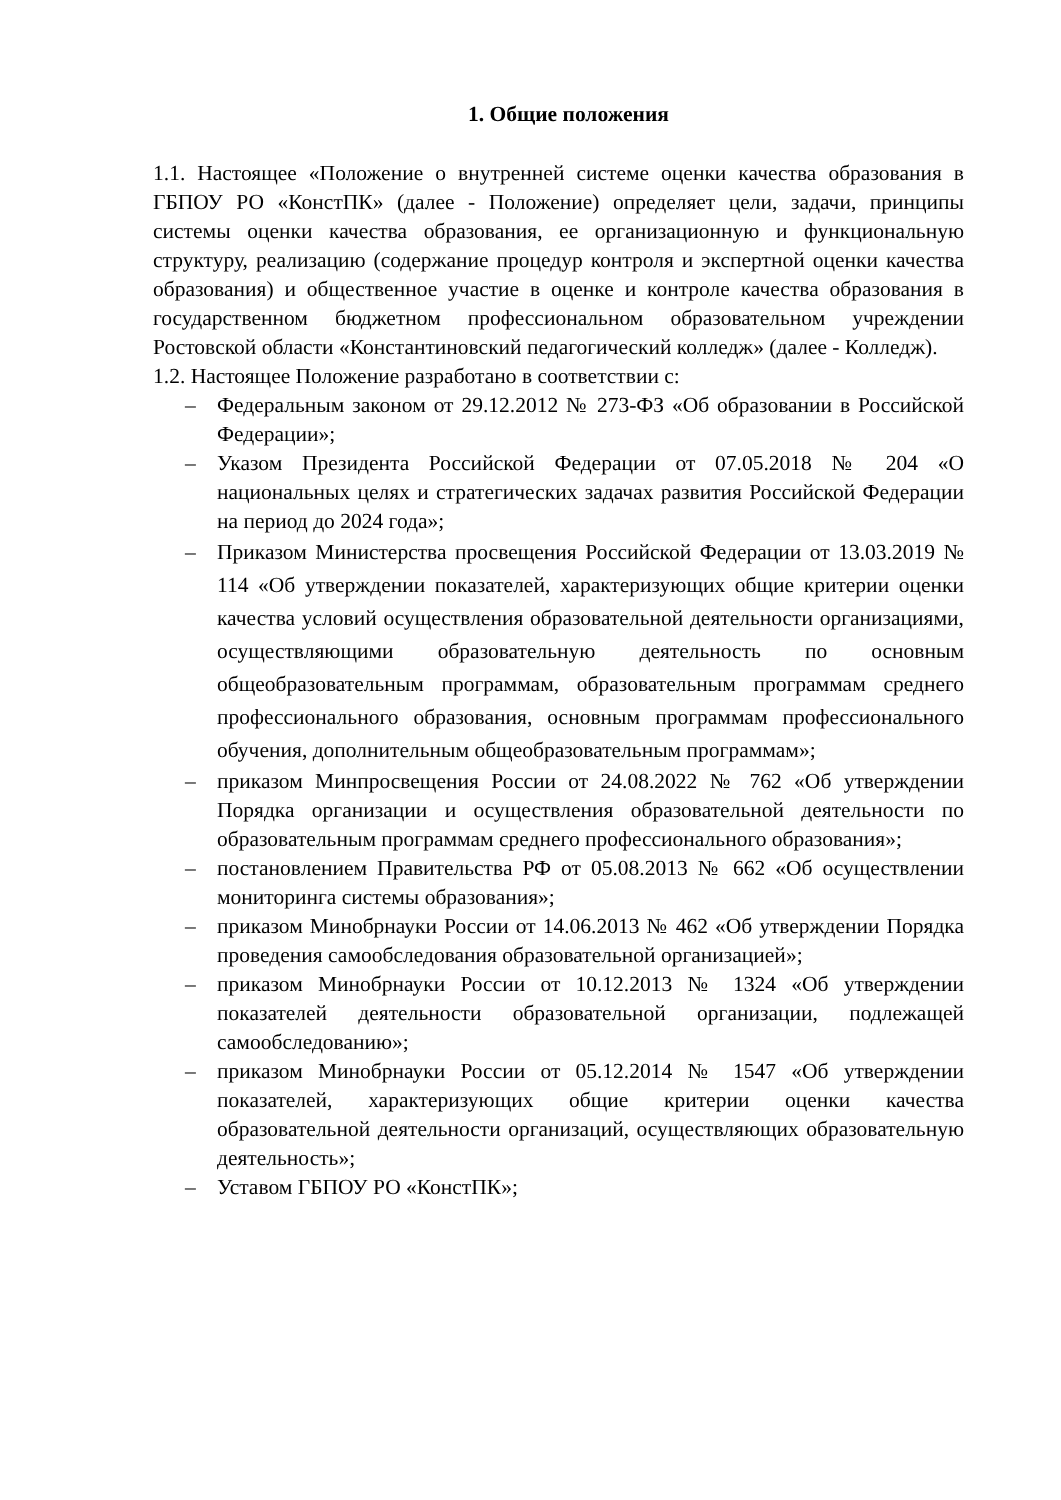1. Общие положения
1.1. Настоящее «Положение о внутренней системе оценки качества образования в ГБПОУ РО «КонстПК» (далее - Положение) определяет цели, задачи, принципы системы оценки качества образования, ее организационную и функциональную структуру, реализацию (содержание процедур контроля и экспертной оценки качества образования) и общественное участие в оценке и контроле качества образования в государственном бюджетном профессиональном образовательном учреждении Ростовской области «Константиновский педагогический колледж» (далее - Колледж).
1.2. Настоящее Положение разработано в соответствии с:
– Федеральным законом от 29.12.2012 № 273-ФЗ «Об образовании в Российской Федерации»;
– Указом Президента Российской Федерации от 07.05.2018 № 204 «О национальных целях и стратегических задачах развития Российской Федерации на период до 2024 года»;
– Приказом Министерства просвещения Российской Федерации от 13.03.2019 № 114 «Об утверждении показателей, характеризующих общие критерии оценки качества условий осуществления образовательной деятельности организациями, осуществляющими образовательную деятельность по основным общеобразовательным программам, образовательным программам среднего профессионального образования, основным программам профессионального обучения, дополнительным общеобразовательным программам»;
– приказом Минпросвещения России от 24.08.2022 № 762 «Об утверждении Порядка организации и осуществления образовательной деятельности по образовательным программам среднего профессионального образования»;
– постановлением Правительства РФ от 05.08.2013 № 662 «Об осуществлении мониторинга системы образования»;
– приказом Минобрнауки России от 14.06.2013 № 462 «Об утверждении Порядка проведения самообследования образовательной организацией»;
– приказом Минобрнауки России от 10.12.2013 № 1324 «Об утверждении показателей деятельности образовательной организации, подлежащей самообследованию»;
– приказом Минобрнауки России от 05.12.2014 № 1547 «Об утверждении показателей, характеризующих общие критерии оценки качества образовательной деятельности организаций, осуществляющих образовательную деятельность»;
– Уставом ГБПОУ РО «КонстПК»;